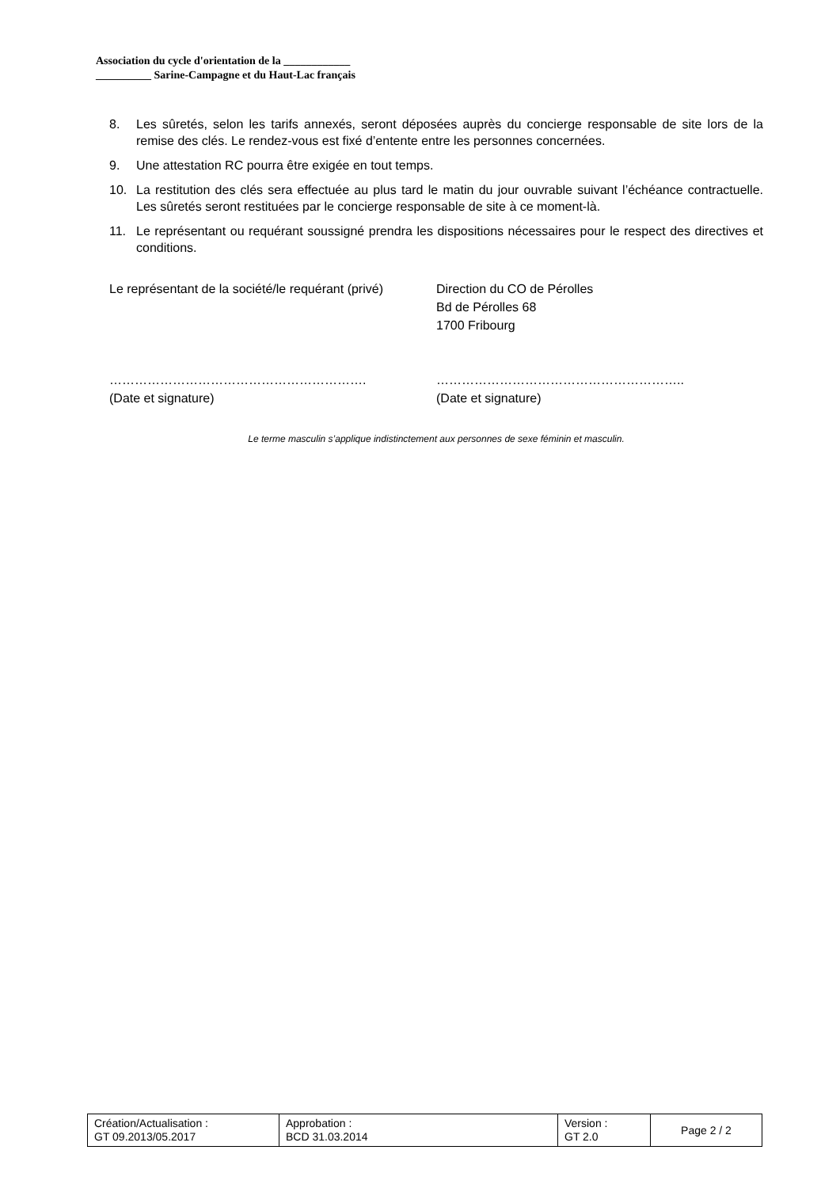Association du cycle d'orientation de la ____________
__________ Sarine-Campagne et du Haut-Lac français
8. Les sûretés, selon les tarifs annexés, seront déposées auprès du concierge responsable de site lors de la remise des clés. Le rendez-vous est fixé d’entente entre les personnes concernées.
9. Une attestation RC pourra être exigée en tout temps.
10. La restitution des clés sera effectuée au plus tard le matin du jour ouvrable suivant l’échéance contractuelle. Les sûretés seront restituées par le concierge responsable de site à ce moment-là.
11. Le représentant ou requérant soussigné prendra les dispositions nécessaires pour le respect des directives et conditions.
Le représentant de la société/le requérant (privé)
…………………………………………………….
(Date et signature)
Direction du CO de Pérolles
Bd de Pérolles 68
1700 Fribourg
…………………………………………………..
(Date et signature)
Le terme masculin s’applique indistinctement aux personnes de sexe féminin et masculin.
| Création/Actualisation : GT 09.2013/05.2017 | Approbation : BCD 31.03.2014 | Version : GT 2.0 | Page 2 / 2 |